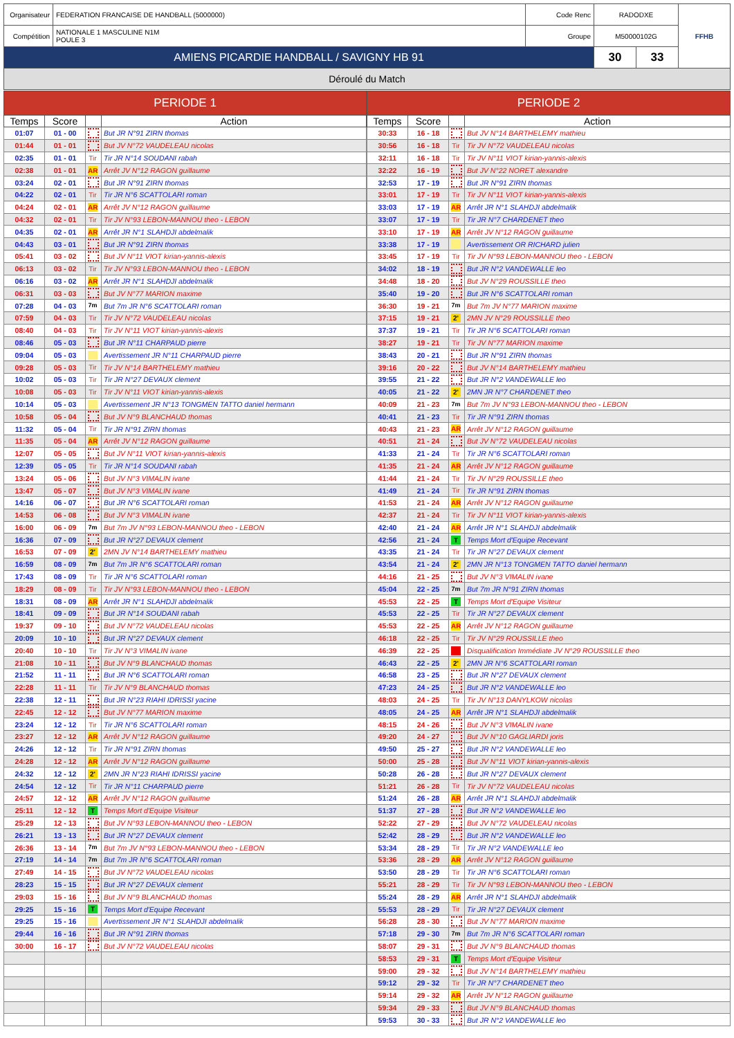| Organisateur | FEDERATION FRANCAISE DE HANDBALL (5000000) | Code Renc | RADODXE | | FFHB |
| Compétition | NATIONALE 1 MASCULINE N1M POULE 3 | Groupe | M50000102G | | |
| AMIENS PICARDIE HANDBALL / SAVIGNY HB 91 | | | 30 | 33 | |
Déroulé du Match
| PERIODE 1 | | | |
| --- | --- | --- | --- |
| Temps | Score | | Action |
| 01:07 | 01 - 00 | | But JR N°91 ZIRN thomas |
| 01:44 | 01 - 01 | | But JV N°72 VAUDELEAU nicolas |
| 02:35 | 01 - 01 | Tir | Tir JR N°14 SOUDANI rabah |
| 02:38 | 01 - 01 | AR | Arrêt JV N°12 RAGON guillaume |
| 03:24 | 02 - 01 | | But JR N°91 ZIRN thomas |
| 04:22 | 02 - 01 | Tir | Tir JR N°6 SCATTOLARI roman |
| 04:24 | 02 - 01 | AR | Arrêt JV N°12 RAGON guillaume |
| 04:32 | 02 - 01 | Tir | Tir JV N°93 LEBON-MANNOU theo - LEBON |
| 04:35 | 02 - 01 | AR | Arrêt JR N°1 SLAHDJI abdelmalik |
| 04:43 | 03 - 01 | | But JR N°91 ZIRN thomas |
| 05:41 | 03 - 02 | | But JV N°11 VIOT kirian-yannis-alexis |
| 06:13 | 03 - 02 | Tir | Tir JV N°93 LEBON-MANNOU theo - LEBON |
| 06:16 | 03 - 02 | AR | Arrêt JR N°1 SLAHDJI abdelmalik |
| 06:31 | 03 - 03 | | But JV N°77 MARION maxime |
| 07:28 | 04 - 03 | 7m | But 7m JR N°6 SCATTOLARI roman |
| 07:59 | 04 - 03 | Tir | Tir JV N°72 VAUDELEAU nicolas |
| 08:40 | 04 - 03 | Tir | Tir JV N°11 VIOT kirian-yannis-alexis |
| 08:46 | 05 - 03 | | But JR N°11 CHARPAUD pierre |
| 09:04 | 05 - 03 | | Avertissement JR N°11 CHARPAUD pierre |
| 09:28 | 05 - 03 | Tir | Tir JV N°14 BARTHELEMY mathieu |
| 10:02 | 05 - 03 | Tir | Tir JR N°27 DEVAUX clement |
| 10:08 | 05 - 03 | Tir | Tir JV N°11 VIOT kirian-yannis-alexis |
| 10:14 | 05 - 03 | | Avertissement JR N°13 TONGMEN TATTO daniel hermann |
| 10:58 | 05 - 04 | | But JV N°9 BLANCHAUD thomas |
| 11:32 | 05 - 04 | Tir | Tir JR N°91 ZIRN thomas |
| 11:35 | 05 - 04 | AR | Arrêt JV N°12 RAGON guillaume |
| 12:07 | 05 - 05 | | But JV N°11 VIOT kirian-yannis-alexis |
| 12:39 | 05 - 05 | Tir | Tir JR N°14 SOUDANI rabah |
| 13:24 | 05 - 06 | | But JV N°3 VIMALIN ivane |
| 13:47 | 05 - 07 | | But JV N°3 VIMALIN ivane |
| 14:16 | 06 - 07 | | But JR N°6 SCATTOLARI roman |
| 14:53 | 06 - 08 | | But JV N°3 VIMALIN ivane |
| 16:00 | 06 - 09 | 7m | But 7m JV N°93 LEBON-MANNOU theo - LEBON |
| 16:36 | 07 - 09 | | But JR N°27 DEVAUX clement |
| 16:53 | 07 - 09 | 2' | 2MN JV N°14 BARTHELEMY mathieu |
| 16:59 | 08 - 09 | 7m | But 7m JR N°6 SCATTOLARI roman |
| 17:43 | 08 - 09 | Tir | Tir JR N°6 SCATTOLARI roman |
| 18:29 | 08 - 09 | Tir | Tir JV N°93 LEBON-MANNOU theo - LEBON |
| 18:31 | 08 - 09 | AR | Arrêt JR N°1 SLAHDJI abdelmalik |
| 18:41 | 09 - 09 | | But JR N°14 SOUDANI rabah |
| 19:37 | 09 - 10 | | But JV N°72 VAUDELEAU nicolas |
| 20:09 | 10 - 10 | | But JR N°27 DEVAUX clement |
| 20:40 | 10 - 10 | Tir | Tir JV N°3 VIMALIN ivane |
| 21:08 | 10 - 11 | | But JV N°9 BLANCHAUD thomas |
| 21:52 | 11 - 11 | | But JR N°6 SCATTOLARI roman |
| 22:28 | 11 - 11 | Tir | Tir JV N°9 BLANCHAUD thomas |
| 22:38 | 12 - 11 | | But JR N°23 RIAHI IDRISSI yacine |
| 22:45 | 12 - 12 | | But JV N°77 MARION maxime |
| 23:24 | 12 - 12 | Tir | Tir JR N°6 SCATTOLARI roman |
| 23:27 | 12 - 12 | AR | Arrêt JV N°12 RAGON guillaume |
| 24:26 | 12 - 12 | Tir | Tir JR N°91 ZIRN thomas |
| 24:28 | 12 - 12 | AR | Arrêt JV N°12 RAGON guillaume |
| 24:32 | 12 - 12 | 2' | 2MN JR N°23 RIAHI IDRISSI yacine |
| 24:54 | 12 - 12 | Tir | Tir JR N°11 CHARPAUD pierre |
| 24:57 | 12 - 12 | AR | Arrêt JV N°12 RAGON guillaume |
| 25:11 | 12 - 12 | T | Temps Mort d'Equipe Visiteur |
| 25:29 | 12 - 13 | | But JV N°93 LEBON-MANNOU theo - LEBON |
| 26:21 | 13 - 13 | | But JR N°27 DEVAUX clement |
| 26:36 | 13 - 14 | 7m | But 7m JV N°93 LEBON-MANNOU theo - LEBON |
| 27:19 | 14 - 14 | 7m | But 7m JR N°6 SCATTOLARI roman |
| 27:49 | 14 - 15 | | But JV N°72 VAUDELEAU nicolas |
| 28:23 | 15 - 15 | | But JR N°27 DEVAUX clement |
| 29:03 | 15 - 16 | | But JV N°9 BLANCHAUD thomas |
| 29:25 | 15 - 16 | T | Temps Mort d'Equipe Recevant |
| 29:25 | 15 - 16 | | Avertissement JR N°1 SLAHDJI abdelmalik |
| 29:44 | 16 - 16 | | But JR N°91 ZIRN thomas |
| 30:00 | 16 - 17 | | But JV N°72 VAUDELEAU nicolas |
| PERIODE 2 | | | |
| --- | --- | --- | --- |
| Temps | Score | | Action |
| 30:33 | 16 - 18 | | But JV N°14 BARTHELEMY mathieu |
| 30:56 | 16 - 18 | Tir | Tir JV N°72 VAUDELEAU nicolas |
| 32:11 | 16 - 18 | Tir | Tir JV N°11 VIOT kirian-yannis-alexis |
| 32:22 | 16 - 19 | | But JV N°22 NORET alexandre |
| 32:53 | 17 - 19 | | But JR N°91 ZIRN thomas |
| 33:01 | 17 - 19 | Tir | Tir JV N°11 VIOT kirian-yannis-alexis |
| 33:03 | 17 - 19 | AR | Arrêt JR N°1 SLAHDJI abdelmalik |
| 33:07 | 17 - 19 | Tir | Tir JR N°7 CHARDENET theo |
| 33:10 | 17 - 19 | AR | Arrêt JV N°12 RAGON guillaume |
| 33:38 | 17 - 19 | | Avertissement OR RICHARD julien |
| 33:45 | 17 - 19 | Tir | Tir JV N°93 LEBON-MANNOU theo - LEBON |
| 34:02 | 18 - 19 | | But JR N°2 VANDEWALLE leo |
| 34:48 | 18 - 20 | | But JV N°29 ROUSSILLE theo |
| 35:40 | 19 - 20 | | But JR N°6 SCATTOLARI roman |
| 36:30 | 19 - 21 | 7m | But 7m JV N°77 MARION maxime |
| 37:15 | 19 - 21 | 2' | 2MN JV N°29 ROUSSILLE theo |
| 37:37 | 19 - 21 | Tir | Tir JR N°6 SCATTOLARI roman |
| 38:27 | 19 - 21 | Tir | Tir JV N°77 MARION maxime |
| 38:43 | 20 - 21 | | But JR N°91 ZIRN thomas |
| 39:16 | 20 - 22 | | But JV N°14 BARTHELEMY mathieu |
| 39:55 | 21 - 22 | | But JR N°2 VANDEWALLE leo |
| 40:05 | 21 - 22 | 2' | 2MN JR N°7 CHARDENET theo |
| 40:09 | 21 - 23 | 7m | But 7m JV N°93 LEBON-MANNOU theo - LEBON |
| 40:41 | 21 - 23 | Tir | Tir JR N°91 ZIRN thomas |
| 40:43 | 21 - 23 | AR | Arrêt JV N°12 RAGON guillaume |
| 40:51 | 21 - 24 | | But JV N°72 VAUDELEAU nicolas |
| 41:33 | 21 - 24 | Tir | Tir JR N°6 SCATTOLARI roman |
| 41:35 | 21 - 24 | AR | Arrêt JV N°12 RAGON guillaume |
| 41:44 | 21 - 24 | Tir | Tir JV N°29 ROUSSILLE theo |
| 41:49 | 21 - 24 | Tir | Tir JR N°91 ZIRN thomas |
| 41:53 | 21 - 24 | AR | Arrêt JV N°12 RAGON guillaume |
| 42:37 | 21 - 24 | Tir | Tir JV N°11 VIOT kirian-yannis-alexis |
| 42:40 | 21 - 24 | AR | Arrêt JR N°1 SLAHDJI abdelmalik |
| 42:56 | 21 - 24 | T | Temps Mort d'Equipe Recevant |
| 43:35 | 21 - 24 | Tir | Tir JR N°27 DEVAUX clement |
| 43:54 | 21 - 24 | 2' | 2MN JR N°13 TONGMEN TATTO daniel hermann |
| 44:16 | 21 - 25 | | But JV N°3 VIMALIN ivane |
| 45:04 | 22 - 25 | 7m | But 7m JR N°91 ZIRN thomas |
| 45:53 | 22 - 25 | T | Temps Mort d'Equipe Visiteur |
| 45:53 | 22 - 25 | Tir | Tir JR N°27 DEVAUX clement |
| 45:53 | 22 - 25 | AR | Arrêt JV N°12 RAGON guillaume |
| 46:18 | 22 - 25 | Tir | Tir JV N°29 ROUSSILLE theo |
| 46:39 | 22 - 25 | | Disqualification Immédiate JV N°29 ROUSSILLE theo |
| 46:43 | 22 - 25 | 2' | 2MN JR N°6 SCATTOLARI roman |
| 46:58 | 23 - 25 | | But JR N°27 DEVAUX clement |
| 47:23 | 24 - 25 | | But JR N°2 VANDEWALLE leo |
| 48:03 | 24 - 25 | Tir | Tir JV N°13 DANYLKOW nicolas |
| 48:05 | 24 - 25 | AR | Arrêt JR N°1 SLAHDJI abdelmalik |
| 48:15 | 24 - 26 | | But JV N°3 VIMALIN ivane |
| 49:20 | 24 - 27 | | But JV N°10 GAGLIARDI joris |
| 49:50 | 25 - 27 | | But JR N°2 VANDEWALLE leo |
| 50:00 | 25 - 28 | | But JV N°11 VIOT kirian-yannis-alexis |
| 50:28 | 26 - 28 | | But JR N°27 DEVAUX clement |
| 51:21 | 26 - 28 | Tir | Tir JV N°72 VAUDELEAU nicolas |
| 51:24 | 26 - 28 | AR | Arrêt JR N°1 SLAHDJI abdelmalik |
| 51:37 | 27 - 28 | | But JR N°2 VANDEWALLE leo |
| 52:22 | 27 - 29 | | But JV N°72 VAUDELEAU nicolas |
| 52:42 | 28 - 29 | | But JR N°2 VANDEWALLE leo |
| 53:34 | 28 - 29 | Tir | Tir JR N°2 VANDEWALLE leo |
| 53:36 | 28 - 29 | AR | Arrêt JV N°12 RAGON guillaume |
| 53:50 | 28 - 29 | Tir | Tir JR N°6 SCATTOLARI roman |
| 55:21 | 28 - 29 | Tir | Tir JV N°93 LEBON-MANNOU theo - LEBON |
| 55:24 | 28 - 29 | AR | Arrêt JR N°1 SLAHDJI abdelmalik |
| 55:53 | 28 - 29 | Tir | Tir JR N°27 DEVAUX clement |
| 56:28 | 28 - 30 | | But JV N°77 MARION maxime |
| 57:18 | 29 - 30 | 7m | But 7m JR N°6 SCATTOLARI roman |
| 58:07 | 29 - 31 | | But JV N°9 BLANCHAUD thomas |
| 58:53 | 29 - 31 | T | Temps Mort d'Equipe Visiteur |
| 59:00 | 29 - 32 | | But JV N°14 BARTHELEMY mathieu |
| 59:12 | 29 - 32 | Tir | Tir JR N°7 CHARDENET theo |
| 59:14 | 29 - 32 | AR | Arrêt JV N°12 RAGON guillaume |
| 59:34 | 29 - 33 | | But JV N°9 BLANCHAUD thomas |
| 59:53 | 30 - 33 | | But JR N°2 VANDEWALLE leo |